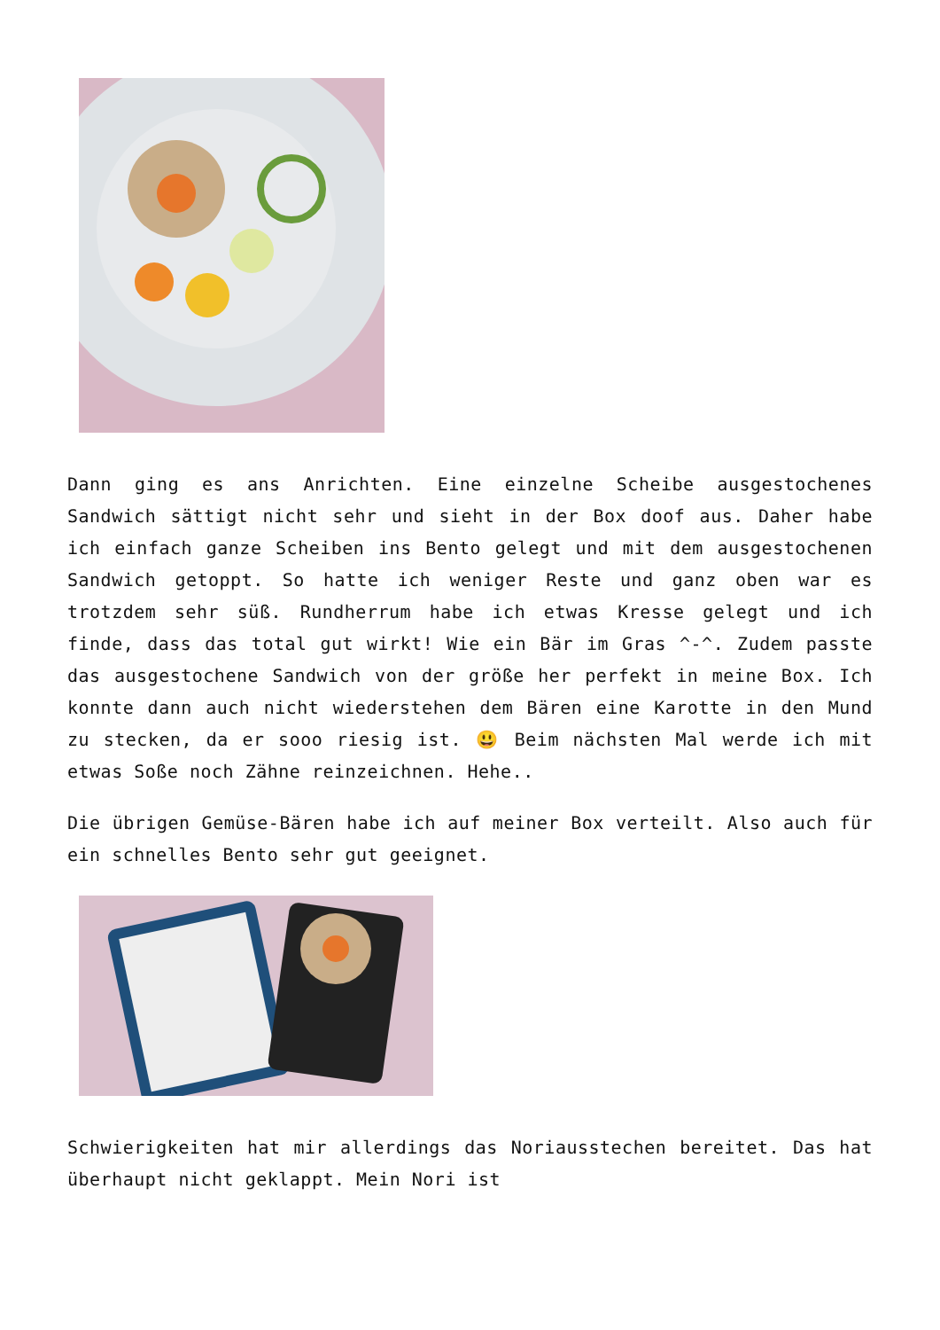Dann ging es ans Anrichten. Eine einzelne Scheibe ausgestochenes Sandwich sättigt nicht sehr und sieht in der Box doof aus. Daher habe ich einfach ganze Scheiben ins Bento gelegt und mit dem ausgestochenen Sandwich getoppt. So hatte ich weniger Reste und ganz oben war es trotzdem sehr süß. Rundherrum habe ich etwas Kresse gelegt und ich finde, dass das total gut wirkt! Wie ein Bär im Gras ^-^. Zudem passte das ausgestochene Sandwich von der größe her perfekt in meine Box. Ich konnte dann auch nicht wiederstehen dem Bären eine Karotte in den Mund zu stecken, da er sooo riesig ist. 😃 Beim nächsten Mal werde ich mit etwas Soße noch Zähne reinzeichnen. Hehe..
Die übrigen Gemüse-Bären habe ich auf meiner Box verteilt. Also auch für ein schnelles Bento sehr gut geeignet.
Schwierigkeiten hat mir allerdings das Noriausstechen bereitet. Das hat überhaupt nicht geklappt. Mein Nori ist